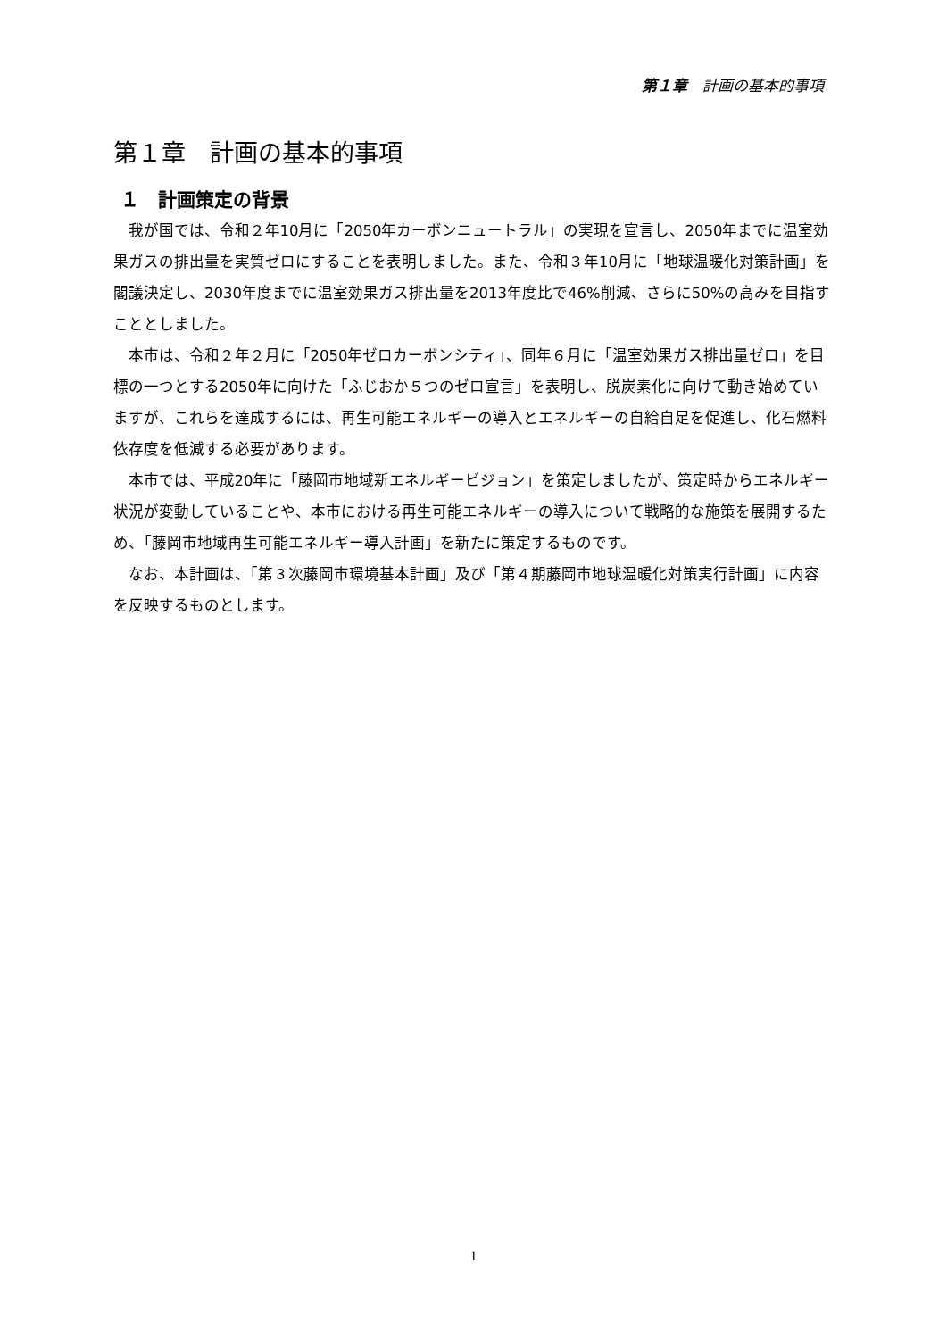第１章　計画の基本的事項
第１章　計画の基本的事項
１　計画策定の背景
我が国では、令和２年10月に「2050年カーボンニュートラル」の実現を宣言し、2050年までに温室効果ガスの排出量を実質ゼロにすることを表明しました。また、令和３年10月に「地球温暖化対策計画」を閣議決定し、2030年度までに温室効果ガス排出量を2013年度比で46%削減、さらに50%の高みを目指すこととしました。
本市は、令和２年２月に「2050年ゼロカーボンシティ」、同年６月に「温室効果ガス排出量ゼロ」を目標の一つとする2050年に向けた「ふじおか５つのゼロ宣言」を表明し、脱炭素化に向けて動き始めていますが、これらを達成するには、再生可能エネルギーの導入とエネルギーの自給自足を促進し、化石燃料依存度を低減する必要があります。
本市では、平成20年に「藤岡市地域新エネルギービジョン」を策定しましたが、策定時からエネルギー状況が変動していることや、本市における再生可能エネルギーの導入について戦略的な施策を展開するため、「藤岡市地域再生可能エネルギー導入計画」を新たに策定するものです。
なお、本計画は、「第３次藤岡市環境基本計画」及び「第４期藤岡市地球温暖化対策実行計画」に内容を反映するものとします。
1